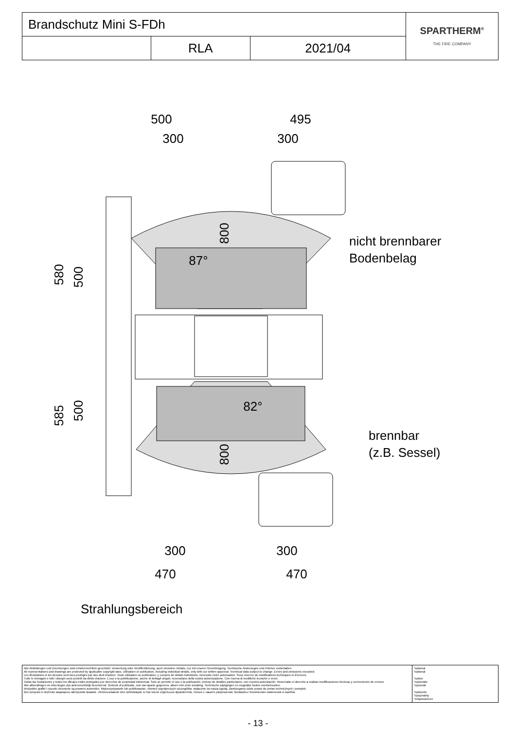| Brandschutz Mini S-FDh | | | SPARTHERM<sup>®</sup> THE FIRE COMPANY |
| | RLA | 2021/04 | |
500
300
495
300
300
300
470
470
580
500
585
500
800
800
87°
82°
nicht brennbarer
Bodenbelag
brennbar
(z.B. Sessel)
Strahlungsbereich
| Alle Abbildungen und Zeichnungen sind urheberrechtlich geschützt. Verwertung oder Veröffentlichung, auch einzelner Details, nur mit unserer Genehmigung. Technische Änderungen und Irrtümer vorbehalten. All representations and drawings are protected by applicable copyright laws. Utilisation or publication, including individual details, only with our written approval. Technical data subject to change. Errors and omissions excepted. Les illustrations et les dessins sont tous protégés par des droit d'auteur. Toute utilisation ou publication, y compris de détails individuels, nécessite notre autorisation. Sous réserve de modifications techniques et d'erreurs. Tutte le immagini e tutti i disegni sono protetti da diritto d'autore. L'uso o la pubblicazione, anche di dettagli singoli, necessitano della nostra autorizzazione. Con riserva di modifiche tecniche e errori. Todas las ilustaciones y todos los dibujos están protegidos por derechos de propiedad intelectual. Solo se permite el uso o la publicación, incluso de detalles particulares, con nuestra autorización. Reservado el derecho a realizar modificaciones técnicas y correcciones de errores. Alle afbeeldingen en tekeningen zijn autersrechtelijk beschermd. Gebruik of publicatie, ook van aparte gegevens, alleen met onze toelating. Technische wijzigingen en mogelijke fouten voorbehouden. Wszystkie grafiki i rysunki chronione są prawem autorskim. Wykorzystywanie lub publikowanie, również pojedynczych szczegółów, wyłącznie za naszą zgodą. Zastrzegamy sobie prawo do zmian technicznych i pomyłek. Все рисунки и чертежи защищены авторским правом.. Использование или публикация, в том числе отдельных фрагментов, только с нашего разрешения. Возможны технические изменения и ошибки. | *optional *optional *option *opzionale *opcional *optionele *opcjonalny *опционально |
- 13 -